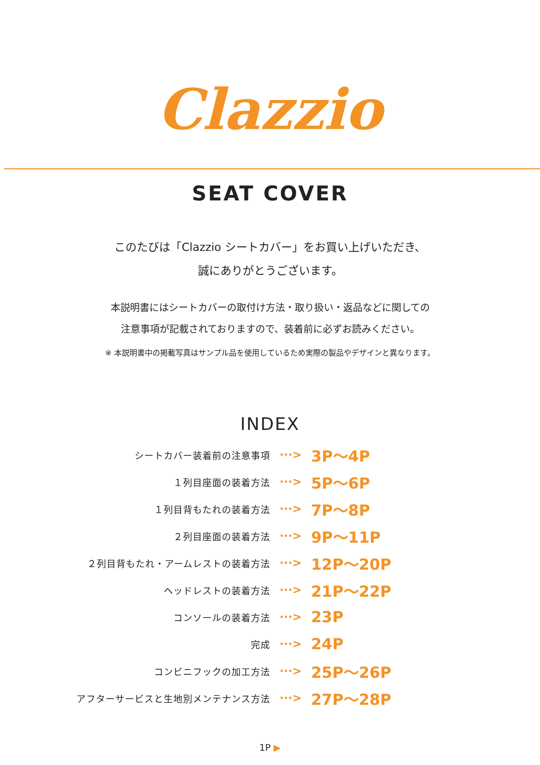Clazzio
SEAT COVER
このたびは「Clazzio シートカバー」をお買い上げいただき、
誠にありがとうございます。
本説明書にはシートカバーの取付け方法・取り扱い・返品などに関しての
注意事項が記載されておりますので、装着前に必ずお読みください。
※ 本説明書中の掲載写真はサンプル品を使用しているため実際の製品やデザインと異なります。
INDEX
シートカバー装着前の注意事項
···>
3P～4P
１列目座面の装着方法
···>
5P～6P
１列目背もたれの装着方法
···>
7P～8P
２列目座面の装着方法
···>
9P～11P
２列目背もたれ・アームレストの装着方法
···>
12P～20P
ヘッドレストの装着方法
···>
21P～22P
コンソールの装着方法
···>
23P
完成
···>
24P
コンビニフックの加工方法
···>
25P～26P
アフターサービスと生地別メンテナンス方法
···>
27P～28P
1P ▶